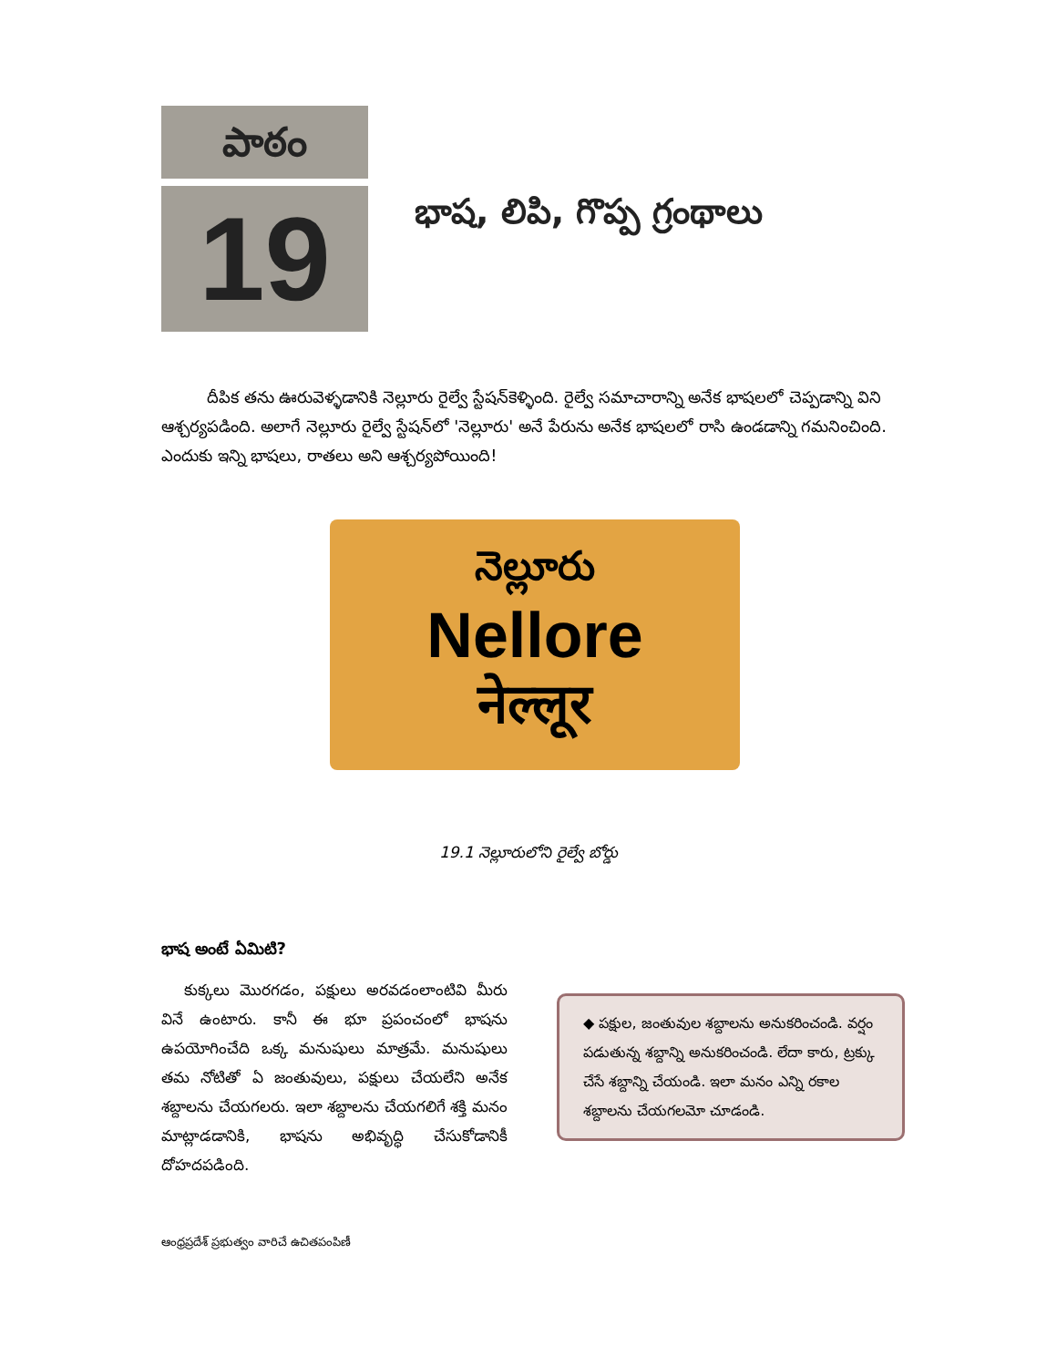పాఠం
19
భాష, లిపి, గొప్ప గ్రంథాలు
దీపిక తను ఊరువెళ్ళడానికి నెల్లూరు రైల్వే స్టేషన్‌కెళ్ళింది. రైల్వే సమాచారాన్ని అనేక భాషలలో చెప్పడాన్ని విని ఆశ్చర్యపడింది. అలాగే నెల్లూరు రైల్వే స్టేషన్‌లో 'నెల్లూరు' అనే పేరును అనేక భాషలలో రాసి ఉండడాన్ని గమనించింది. ఎందుకు ఇన్ని భాషలు, రాతలు అని ఆశ్చర్యపోయింది!
నెల్లూరు
Nellore
नेल्लूर
19.1 నెల్లూరులోని రైల్వే బోర్డు
భాష అంటే ఏమిటి?
కుక్కలు మొరగడం, పక్షులు అరవడంలాంటివి మీరు వినే ఉంటారు. కానీ ఈ భూ ప్రపంచంలో భాషను ఉపయోగించేది ఒక్క మనుషులు మాత్రమే. మనుషులు తమ నోటితో ఏ జంతువులు, పక్షులు చేయలేని అనేక శబ్దాలను చేయగలరు. ఇలా శబ్దాలను చేయగలిగే శక్తి మనం మాట్లాడడానికి, భాషను అభివృద్ధి చేసుకోడానికీ దోహదపడింది.
◆ పక్షుల, జంతువుల శబ్దాలను అనుకరించండి. వర్షం పడుతున్న శబ్దాన్ని అనుకరించండి. లేదా కారు, ట్రక్కు చేసే శబ్దాన్ని చేయండి. ఇలా మనం ఎన్ని రకాల శబ్దాలను చేయగలమో చూడండి.
ఆంధ్రప్రదేశ్ ప్రభుత్వం వారిచే ఉచితపంపిణీ